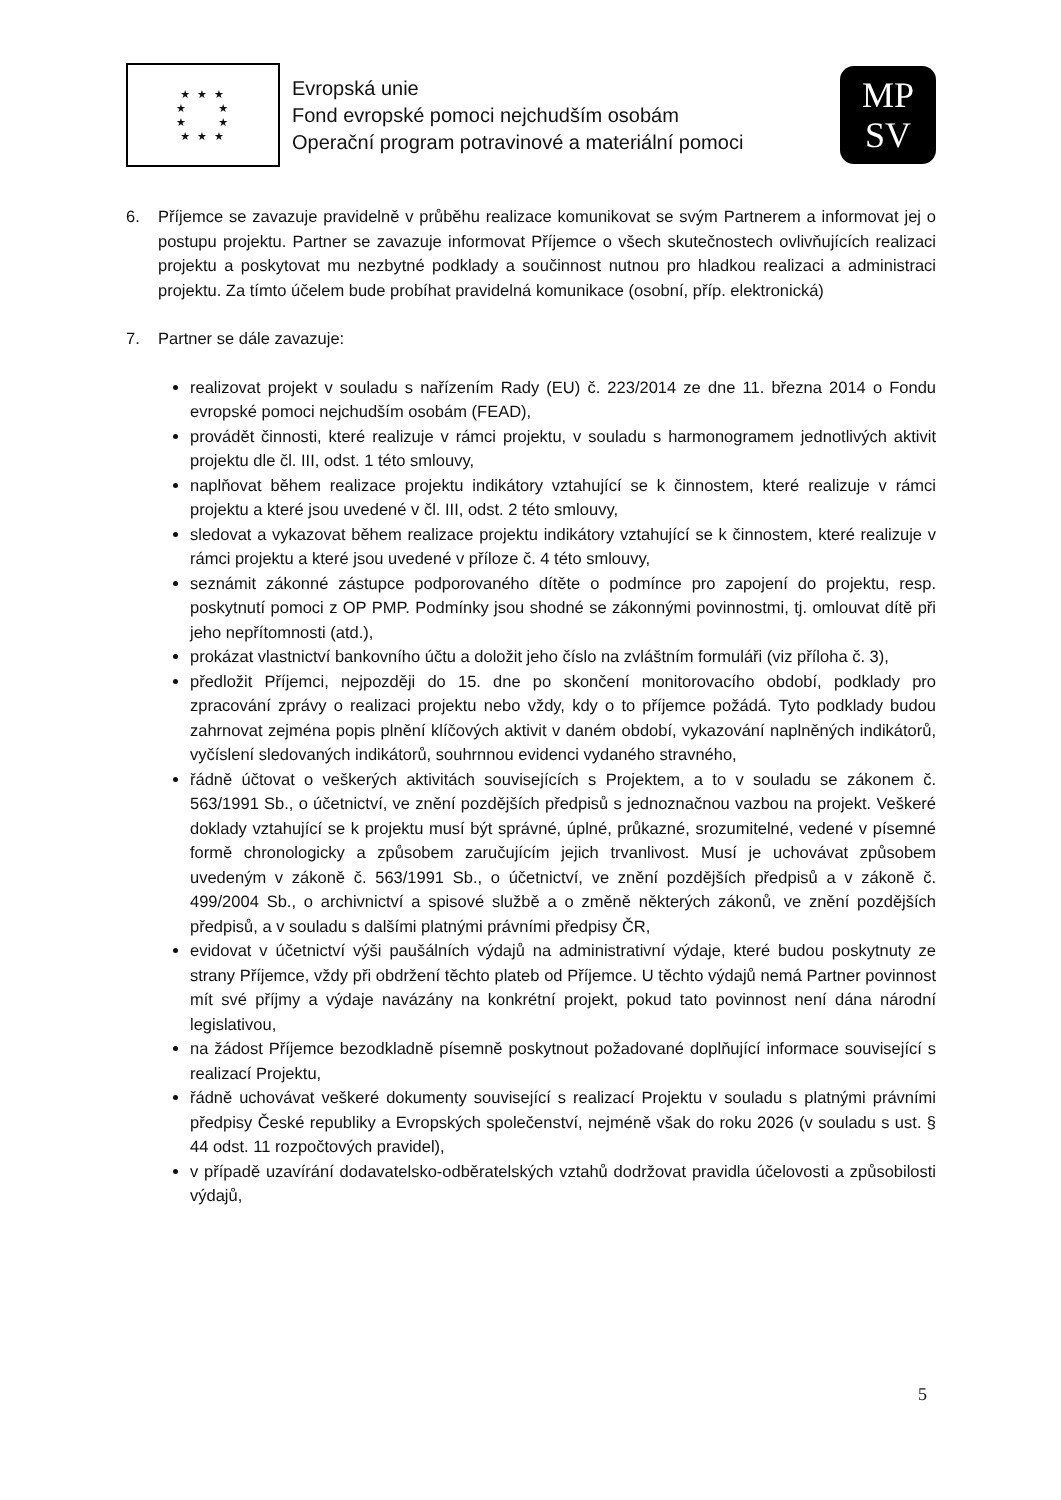★ ★ ★
★ ★
★ ★
★ ★ ★
Evropská unie
Fond evropské pomoci nejchudším osobám
Operační program potravinové a materiální pomoci
MP
SV
6. Příjemce se zavazuje pravidelně v průběhu realizace komunikovat se svým Partnerem a informovat jej o postupu projektu. Partner se zavazuje informovat Příjemce o všech skutečnostech ovlivňujících realizaci projektu a poskytovat mu nezbytné podklady a součinnost nutnou pro hladkou realizaci a administraci projektu. Za tímto účelem bude probíhat pravidelná komunikace (osobní, příp. elektronická)
7. Partner se dále zavazuje:
realizovat projekt v souladu s nařízením Rady (EU) č. 223/2014 ze dne 11. března 2014 o Fondu evropské pomoci nejchudším osobám (FEAD),
provádět činnosti, které realizuje v rámci projektu, v souladu s harmonogramem jednotlivých aktivit projektu dle čl. III, odst. 1 této smlouvy,
naplňovat během realizace projektu indikátory vztahující se k činnostem, které realizuje v rámci projektu a které jsou uvedené v čl. III, odst. 2 této smlouvy,
sledovat a vykazovat během realizace projektu indikátory vztahující se k činnostem, které realizuje v rámci projektu a které jsou uvedené v příloze č. 4 této smlouvy,
seznámit zákonné zástupce podporovaného dítěte o podmínce pro zapojení do projektu, resp. poskytnutí pomoci z OP PMP. Podmínky jsou shodné se zákonnými povinnostmi, tj. omlouvat dítě při jeho nepřítomnosti (atd.),
prokázat vlastnictví bankovního účtu a doložit jeho číslo na zvláštním formuláři (viz příloha č. 3),
předložit Příjemci, nejpozději do 15. dne po skončení monitorovacího období, podklady pro zpracování zprávy o realizaci projektu nebo vždy, kdy o to příjemce požádá. Tyto podklady budou zahrnovat zejména popis plnění klíčových aktivit v daném období, vykazování naplněných indikátorů, vyčíslení sledovaných indikátorů, souhrnnou evidenci vydaného stravného,
řádně účtovat o veškerých aktivitách souvisejících s Projektem, a to v souladu se zákonem č. 563/1991 Sb., o účetnictví, ve znění pozdějších předpisů s jednoznačnou vazbou na projekt. Veškeré doklady vztahující se k projektu musí být správné, úplné, průkazné, srozumitelné, vedené v písemné formě chronologicky a způsobem zaručujícím jejich trvanlivost. Musí je uchovávat způsobem uvedeným v zákoně č. 563/1991 Sb., o účetnictví, ve znění pozdějších předpisů a v zákoně č. 499/2004 Sb., o archivnictví a spisové službě a o změně některých zákonů, ve znění pozdějších předpisů, a v souladu s dalšími platnými právními předpisy ČR,
evidovat v účetnictví výši paušálních výdajů na administrativní výdaje, které budou poskytnuty ze strany Příjemce, vždy při obdržení těchto plateb od Příjemce. U těchto výdajů nemá Partner povinnost mít své příjmy a výdaje navázány na konkrétní projekt, pokud tato povinnost není dána národní legislativou,
na žádost Příjemce bezodkladně písemně poskytnout požadované doplňující informace související s realizací Projektu,
řádně uchovávat veškeré dokumenty související s realizací Projektu v souladu s platnými právními předpisy České republiky a Evropských společenství, nejméně však do roku 2026 (v souladu s ust. § 44 odst. 11 rozpočtových pravidel),
v případě uzavírání dodavatelsko-odběratelských vztahů dodržovat pravidla účelovosti a způsobilosti výdajů,
5